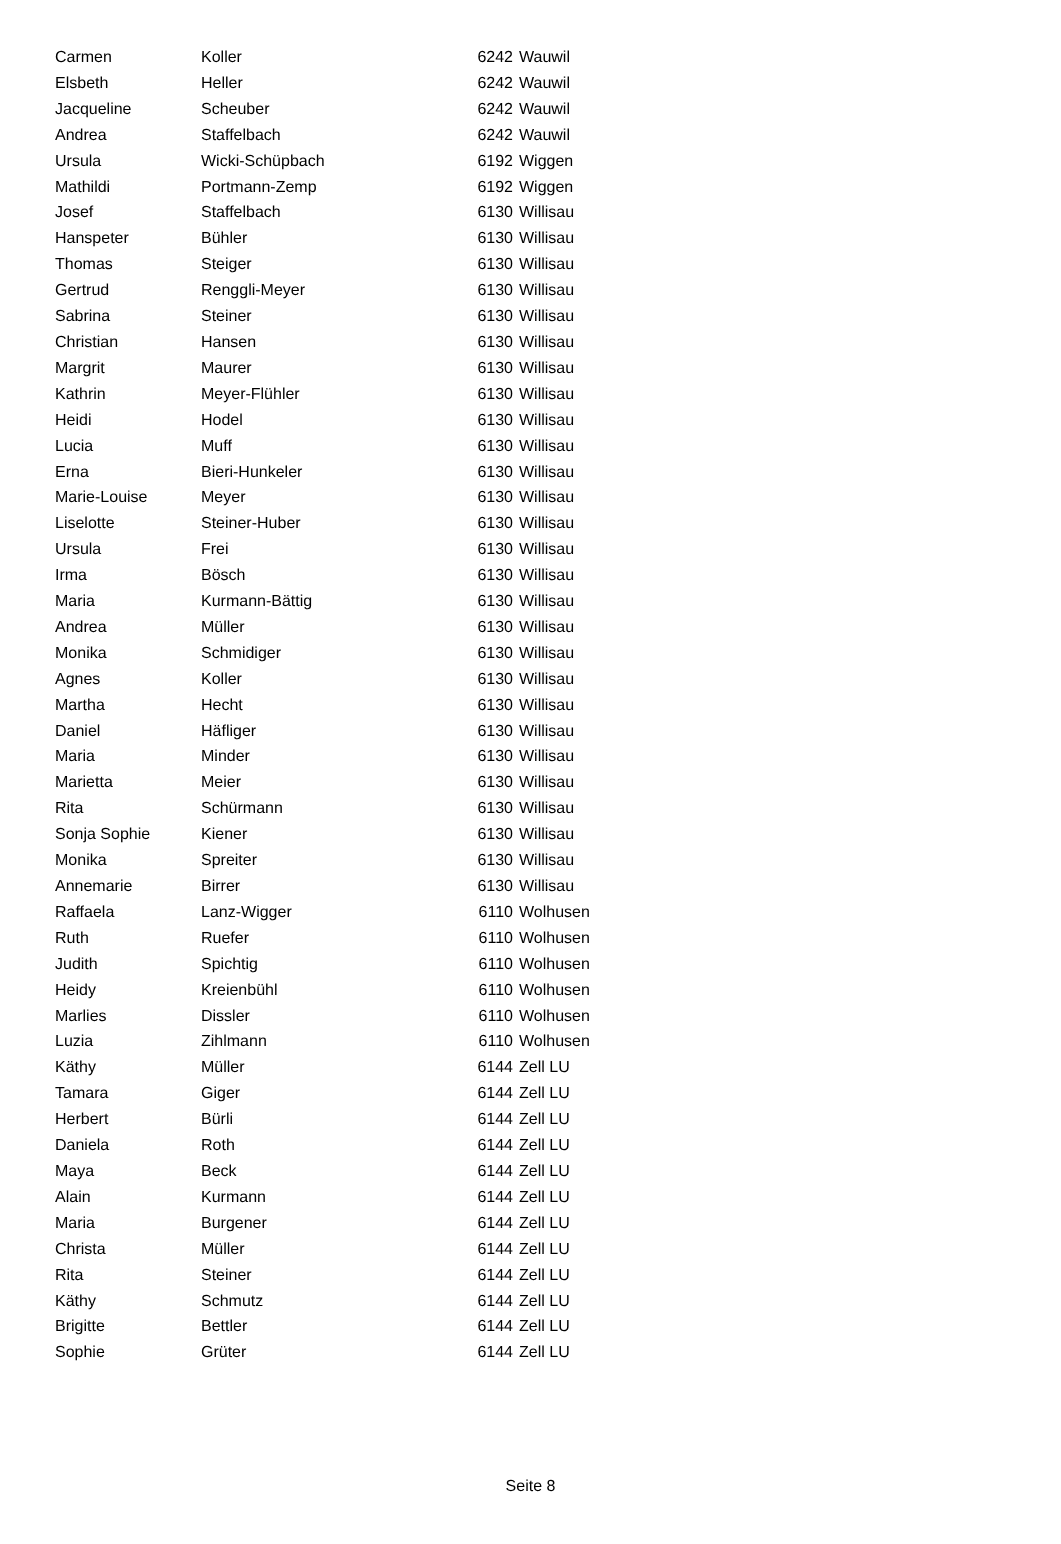| Carmen | Koller | 6242 | Wauwil |
| Elsbeth | Heller | 6242 | Wauwil |
| Jacqueline | Scheuber | 6242 | Wauwil |
| Andrea | Staffelbach | 6242 | Wauwil |
| Ursula | Wicki-Schüpbach | 6192 | Wiggen |
| Mathildi | Portmann-Zemp | 6192 | Wiggen |
| Josef | Staffelbach | 6130 | Willisau |
| Hanspeter | Bühler | 6130 | Willisau |
| Thomas | Steiger | 6130 | Willisau |
| Gertrud | Renggli-Meyer | 6130 | Willisau |
| Sabrina | Steiner | 6130 | Willisau |
| Christian | Hansen | 6130 | Willisau |
| Margrit | Maurer | 6130 | Willisau |
| Kathrin | Meyer-Flühler | 6130 | Willisau |
| Heidi | Hodel | 6130 | Willisau |
| Lucia | Muff | 6130 | Willisau |
| Erna | Bieri-Hunkeler | 6130 | Willisau |
| Marie-Louise | Meyer | 6130 | Willisau |
| Liselotte | Steiner-Huber | 6130 | Willisau |
| Ursula | Frei | 6130 | Willisau |
| Irma | Bösch | 6130 | Willisau |
| Maria | Kurmann-Bättig | 6130 | Willisau |
| Andrea | Müller | 6130 | Willisau |
| Monika | Schmidiger | 6130 | Willisau |
| Agnes | Koller | 6130 | Willisau |
| Martha | Hecht | 6130 | Willisau |
| Daniel | Häfliger | 6130 | Willisau |
| Maria | Minder | 6130 | Willisau |
| Marietta | Meier | 6130 | Willisau |
| Rita | Schürmann | 6130 | Willisau |
| Sonja Sophie | Kiener | 6130 | Willisau |
| Monika | Spreiter | 6130 | Willisau |
| Annemarie | Birrer | 6130 | Willisau |
| Raffaela | Lanz-Wigger | 6110 | Wolhusen |
| Ruth | Ruefer | 6110 | Wolhusen |
| Judith | Spichtig | 6110 | Wolhusen |
| Heidy | Kreienbühl | 6110 | Wolhusen |
| Marlies | Dissler | 6110 | Wolhusen |
| Luzia | Zihlmann | 6110 | Wolhusen |
| Käthy | Müller | 6144 | Zell LU |
| Tamara | Giger | 6144 | Zell LU |
| Herbert | Bürli | 6144 | Zell LU |
| Daniela | Roth | 6144 | Zell LU |
| Maya | Beck | 6144 | Zell LU |
| Alain | Kurmann | 6144 | Zell LU |
| Maria | Burgener | 6144 | Zell LU |
| Christa | Müller | 6144 | Zell LU |
| Rita | Steiner | 6144 | Zell LU |
| Käthy | Schmutz | 6144 | Zell LU |
| Brigitte | Bettler | 6144 | Zell LU |
| Sophie | Grüter | 6144 | Zell LU |
Seite 8